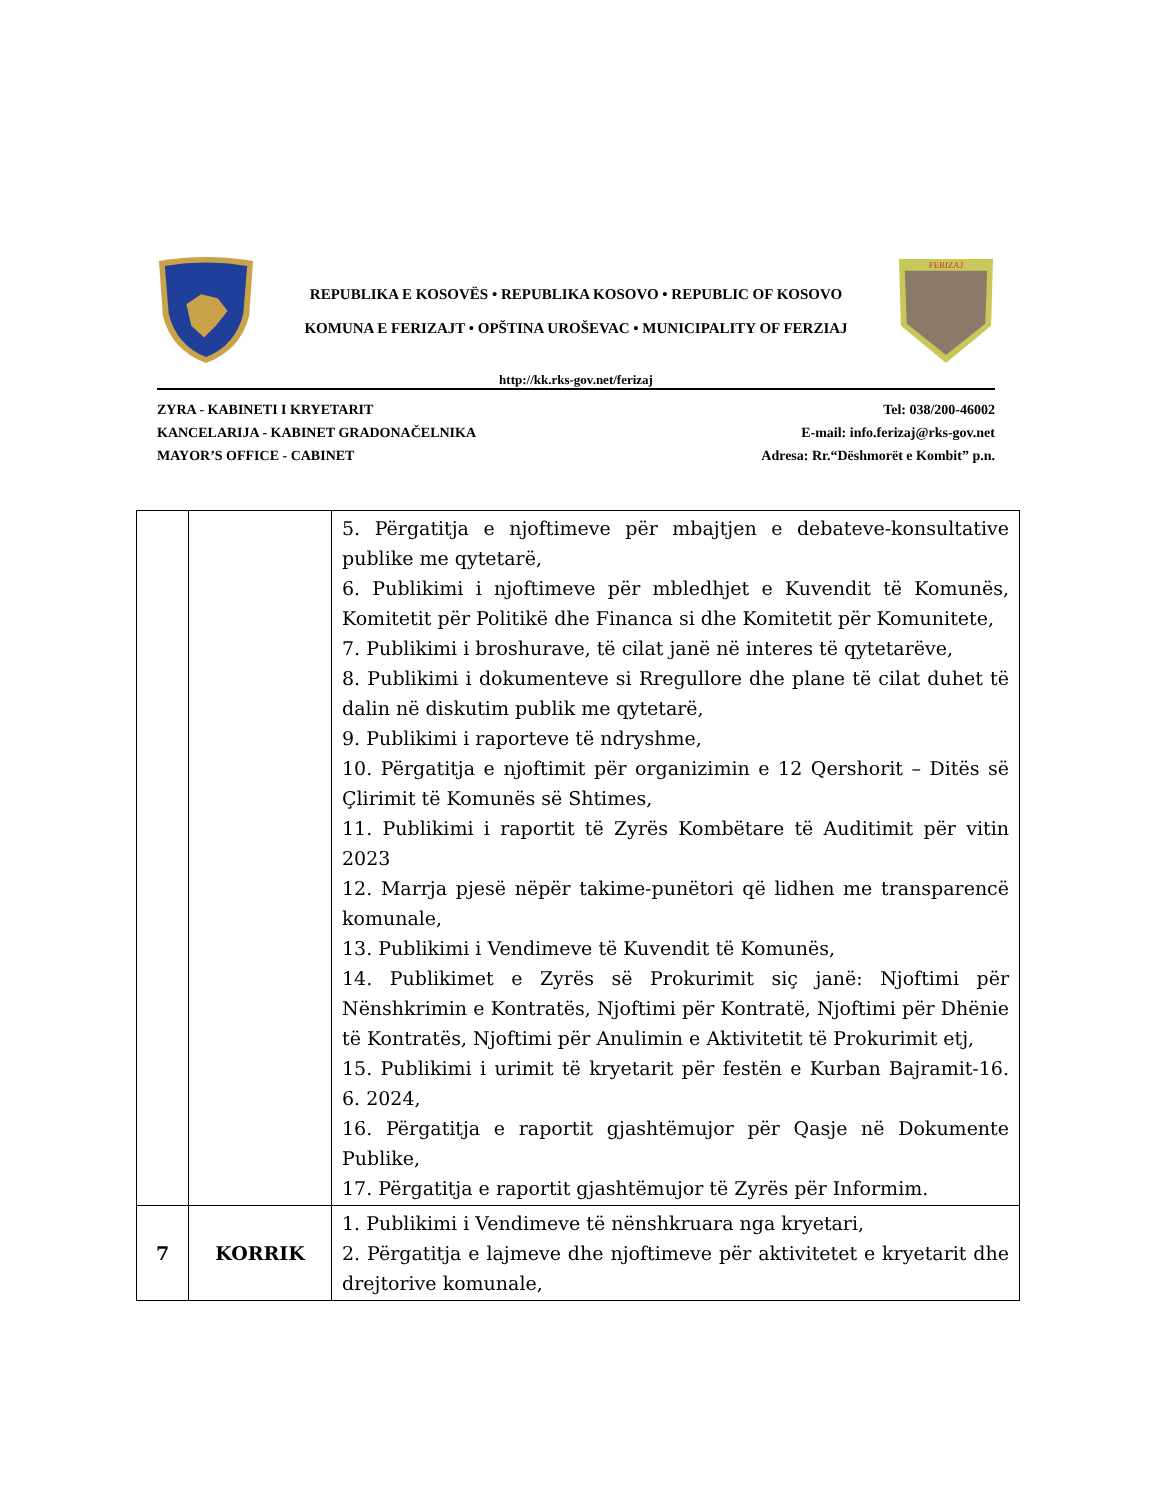REPUBLIKA E KOSOVËS • REPUBLIKA KOSOVO • REPUBLIC OF KOSOVO
KOMUNA E FERIZAJT • OPŠTINA UROŠEVAC • MUNICIPALITY OF FERZIAJ
FERIZAJ
http://kk.rks-gov.net/ferizaj
ZYRA - KABINETI I KRYETARIT
KANCELARIJA - KABINET GRADONAČELNIKA
MAYOR’S OFFICE - CABINET
Tel: 038/200-46002
E-mail: info.ferizaj@rks-gov.net
Adresa: Rr.“Dëshmorët e Kombit” p.n.
| | | 5. Përgatitja e njoftimeve për mbajtjen e debateve-konsultative publike me qytetarë, 6. Publikimi i njoftimeve për mbledhjet e Kuvendit të Komunës, Komitetit për Politikë dhe Financa si dhe Komitetit për Komunitete, 7. Publikimi i broshurave, të cilat janë në interes të qytetarëve, 8. Publikimi i dokumenteve si Rregullore dhe plane të cilat duhet të dalin në diskutim publik me qytetarë, 9. Publikimi i raporteve të ndryshme, 10. Përgatitja e njoftimit për organizimin e 12 Qershorit – Ditës së Çlirimit të Komunës së Shtimes, 11. Publikimi i raportit të Zyrës Kombëtare të Auditimit për vitin 2023 12. Marrja pjesë nëpër takime-punëtori që lidhen me transparencë komunale, 13. Publikimi i Vendimeve të Kuvendit të Komunës, 14. Publikimet e Zyrës së Prokurimit siç janë: Njoftimi për Nënshkrimin e Kontratës, Njoftimi për Kontratë, Njoftimi për Dhënie të Kontratës, Njoftimi për Anulimin e Aktivitetit të Prokurimit etj, 15. Publikimi i urimit të kryetarit për festën e Kurban Bajramit-16. 6. 2024, 16. Përgatitja e raportit gjashtëmujor për Qasje në Dokumente Publike, 17. Përgatitja e raportit gjashtëmujor të Zyrës për Informim. |
| 7 | KORRIK | 1. Publikimi i Vendimeve të nënshkruara nga kryetari, 2. Përgatitja e lajmeve dhe njoftimeve për aktivitetet e kryetarit dhe drejtorive komunale, |